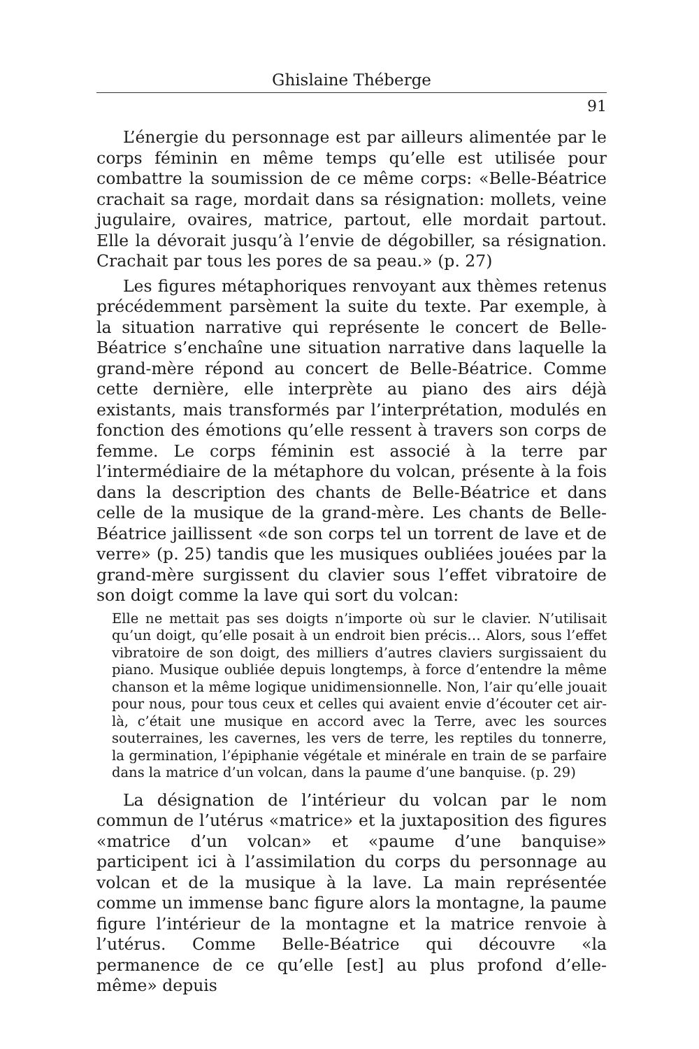Ghislaine Théberge
91
L’énergie du personnage est par ailleurs alimentée par le corps féminin en même temps qu’elle est utilisée pour combattre la soumission de ce même corps: «Belle-Béatrice crachait sa rage, mordait dans sa résignation: mollets, veine jugulaire, ovaires, matrice, partout, elle mordait partout. Elle la dévorait jusqu’à l’envie de dégobiller, sa résignation. Crachait par tous les pores de sa peau.» (p. 27)
Les figures métaphoriques renvoyant aux thèmes retenus précédemment parsèment la suite du texte. Par exemple, à la situation narrative qui représente le concert de Belle-Béatrice s’enchaîne une situation narrative dans laquelle la grand-mère répond au concert de Belle-Béatrice. Comme cette dernière, elle interprète au piano des airs déjà existants, mais transformés par l’interprétation, modulés en fonction des émotions qu’elle ressent à travers son corps de femme. Le corps féminin est associé à la terre par l’intermédiaire de la métaphore du volcan, présente à la fois dans la description des chants de Belle-Béatrice et dans celle de la musique de la grand-mère. Les chants de Belle-Béatrice jaillissent «de son corps tel un torrent de lave et de verre» (p. 25) tandis que les musiques oubliées jouées par la grand-mère surgissent du clavier sous l’effet vibratoire de son doigt comme la lave qui sort du volcan:
Elle ne mettait pas ses doigts n’importe où sur le clavier. N’utilisait qu’un doigt, qu’elle posait à un endroit bien précis… Alors, sous l’effet vibratoire de son doigt, des milliers d’autres claviers surgissaient du piano. Musique oubliée depuis longtemps, à force d’entendre la même chanson et la même logique unidimensionnelle. Non, l’air qu’elle jouait pour nous, pour tous ceux et celles qui avaient envie d’écouter cet air-là, c’était une musique en accord avec la Terre, avec les sources souterraines, les cavernes, les vers de terre, les reptiles du tonnerre, la germination, l’épiphanie végétale et minérale en train de se parfaire dans la matrice d’un volcan, dans la paume d’une banquise. (p. 29)
La désignation de l’intérieur du volcan par le nom commun de l’utérus «matrice» et la juxtaposition des figures «matrice d’un volcan» et «paume d’une banquise» participent ici à l’assimilation du corps du personnage au volcan et de la musique à la lave. La main représentée comme un immense banc figure alors la montagne, la paume figure l’intérieur de la montagne et la matrice renvoie à l’utérus. Comme Belle-Béatrice qui découvre «la permanence de ce qu’elle [est] au plus profond d’elle-même» depuis